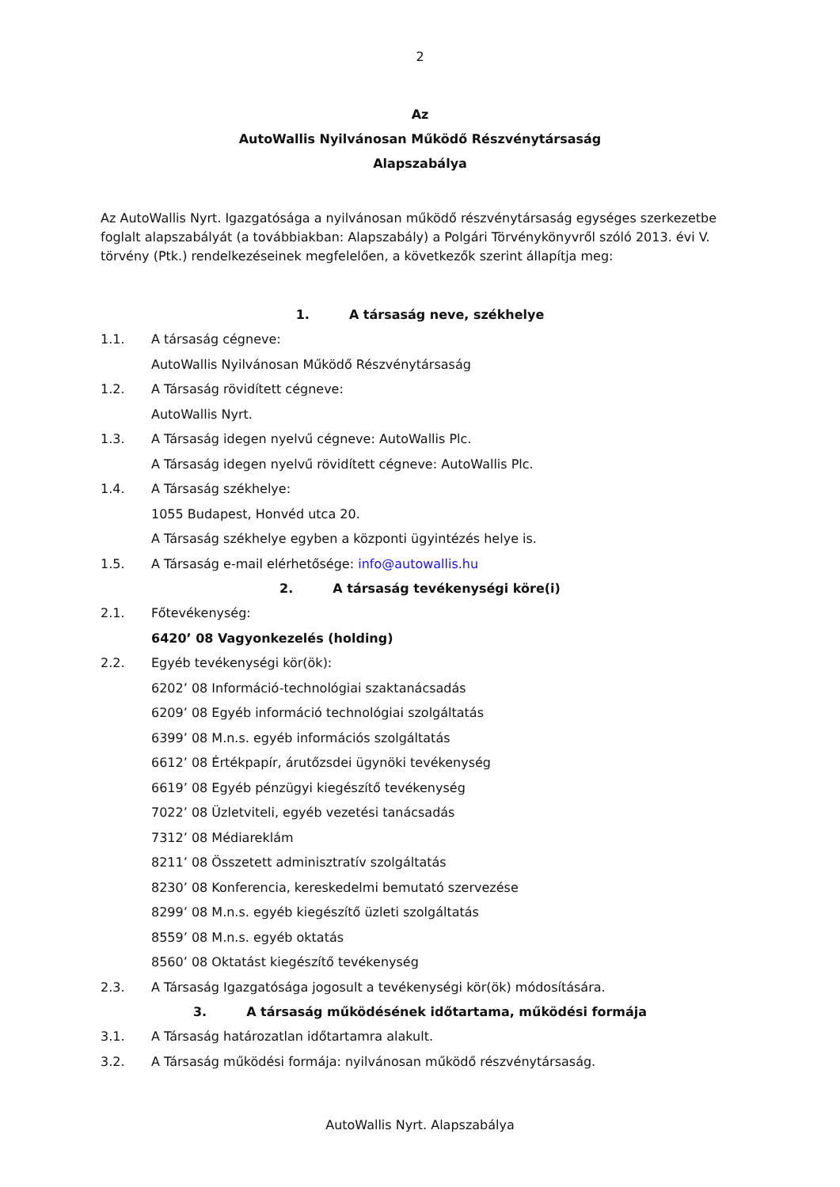2
Az
AutoWallis Nyilvánosan Működő Részvénytársaság
Alapszabálya
Az AutoWallis Nyrt. Igazgatósága a nyilvánosan működő részvénytársaság egységes szerkezetbe foglalt alapszabályát (a továbbiakban: Alapszabály) a Polgári Törvénykönyvről szóló 2013. évi V. törvény (Ptk.) rendelkezéseinek megfelelően, a következők szerint állapítja meg:
1. A társaság neve, székhelye
1.1. A társaság cégneve:
AutoWallis Nyilvánosan Működő Részvénytársaság
1.2. A Társaság rövidített cégneve:
AutoWallis Nyrt.
1.3. A Társaság idegen nyelvű cégneve: AutoWallis Plc.
A Társaság idegen nyelvű rövidített cégneve: AutoWallis Plc.
1.4. A Társaság székhelye:
1055 Budapest, Honvéd utca 20.
A Társaság székhelye egyben a központi ügyintézés helye is.
1.5. A Társaság e-mail elérhetősége: info@autowallis.hu
2. A társaság tevékenységi köre(i)
2.1. Főtevékenység:
6420’ 08 Vagyonkezelés (holding)
2.2. Egyéb tevékenységi kör(ök):
6202’ 08 Információ-technológiai szaktanácsadás
6209’ 08 Egyéb információ technológiai szolgáltatás
6399’ 08 M.n.s. egyéb információs szolgáltatás
6612’ 08 Értékpapír, árutőzsdei ügynöki tevékenység
6619’ 08 Egyéb pénzügyi kiegészítő tevékenység
7022’ 08 Üzletviteli, egyéb vezetési tanácsadás
7312’ 08 Médiareklám
8211’ 08 Összetett adminisztratív szolgáltatás
8230’ 08 Konferencia, kereskedelmi bemutató szervezése
8299’ 08 M.n.s. egyéb kiegészítő üzleti szolgáltatás
8559’ 08 M.n.s. egyéb oktatás
8560’ 08 Oktatást kiegészítő tevékenység
2.3. A Társaság Igazgatósága jogosult a tevékenységi kör(ök) módosítására.
3. A társaság működésének időtartama, működési formája
3.1. A Társaság határozatlan időtartamra alakult.
3.2. A Társaság működési formája: nyilvánosan működő részvénytársaság.
AutoWallis Nyrt. Alapszabálya